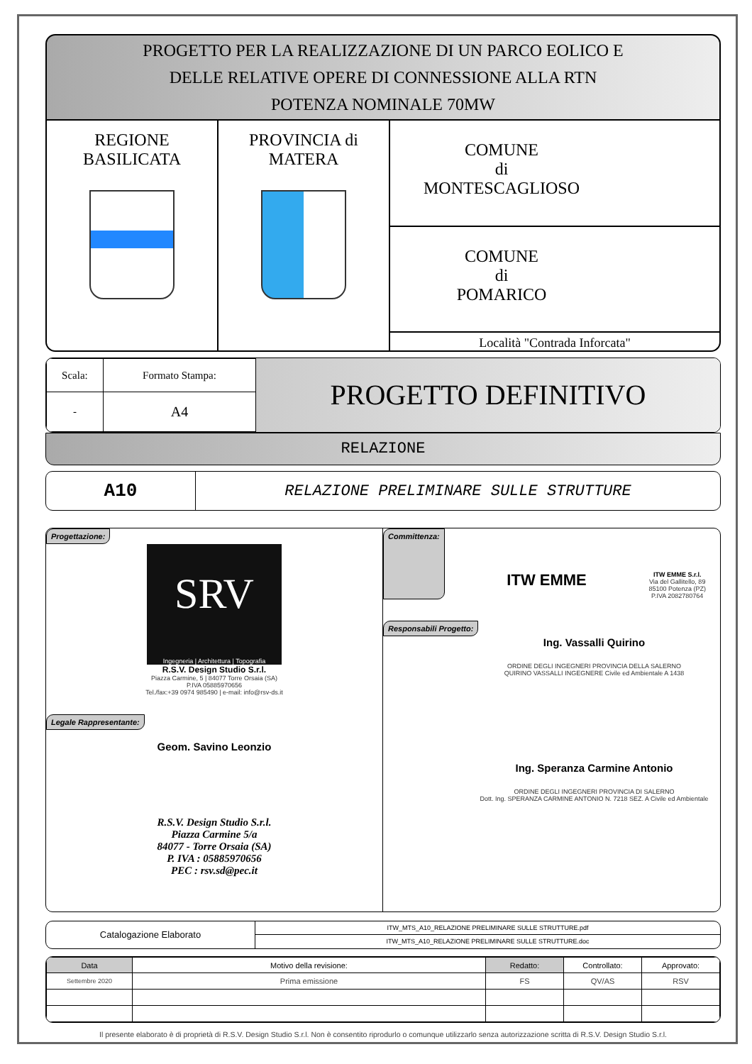PROGETTO PER LA REALIZZAZIONE DI UN PARCO EOLICO E
DELLE RELATIVE OPERE DI CONNESSIONE ALLA RTN
POTENZA NOMINALE 70MW
REGIONE
BASILICATA
PROVINCIA di
MATERA
COMUNE
di
MONTESCAGLIOSO
COMUNE
di
POMARICO
Località "Contrada Inforcata"
| Scala: | Formato Stampa: |
| - | A4 |
PROGETTO DEFINITIVO
RELAZIONE
A10
RELAZIONE PRELIMINARE SULLE STRUTTURE
Progettazione:
SRV
Ingegneria | Architettura | Topografia
R.S.V. Design Studio S.r.l.
Piazza Carmine, 5 | 84077 Torre Orsaia (SA)
P.IVA 05885970656
Tel./fax:+39 0974 985490 | e-mail: info@rsv-ds.it
Legale Rappresentante:
Geom. Savino Leonzio
R.S.V. Design Studio S.r.l.
Piazza Carmine 5/a
84077 - Torre Orsaia (SA)
P. IVA : 05885970656
PEC : rsv.sd@pec.it
Committenza: ITW EMME
ITW EMME S.r.l.
Via del Gallitello, 89
85100 Potenza (PZ)
P.IVA 2082780764
Responsabili Progetto:
Ing. Vassalli Quirino
ORDINE DEGLI INGEGNERI PROVINCIA DELLA SALERNO
QUIRINO VASSALLI INGEGNERE Civile ed Ambientale A 1438
Ing. Speranza Carmine Antonio
ORDINE DEGLI INGEGNERI PROVINCIA DI SALERNO
Dott. Ing. SPERANZA CARMINE ANTONIO N. 7218 SEZ. A Civile ed Ambientale
Catalogazione Elaborato
ITW_MTS_A10_RELAZIONE PRELIMINARE SULLE STRUTTURE.pdf
ITW_MTS_A10_RELAZIONE PRELIMINARE SULLE STRUTTURE.doc
| Data | Motivo della revisione: | Redatto: | Controllato: | Approvato: |
| --- | --- | --- | --- | --- |
| Settembre 2020 | Prima emissione | FS | QV/AS | RSV |
Il presente elaborato è di proprietà di R.S.V. Design Studio S.r.l. Non è consentito riprodurlo o comunque utilizzarlo senza autorizzazione scritta di R.S.V. Design Studio S.r.l.